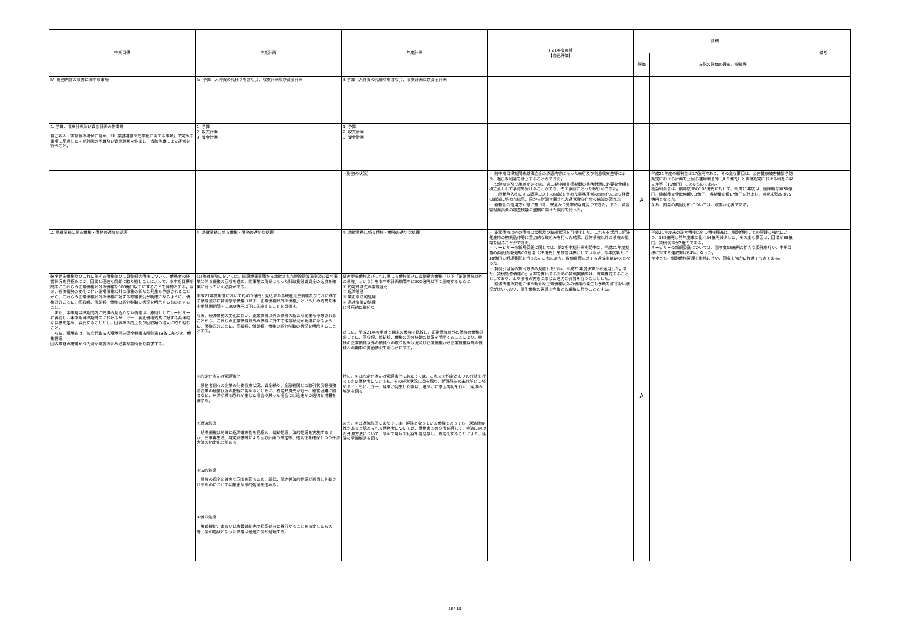| 中期目標 | 中期計画 | 年度計画 | H21年度実績 【自己評価】 | 評価 | | 備考 |
| --- | --- | --- | --- | --- | --- | --- |
| | | | | 評価 | 左記の評価の理由、根拠等 | |
| Ⅳ. 財務内容の改善に関する事項 | Ⅳ. 予算（人件費の見積りを含む。）、収支計画及び資金計画 | Ⅲ 予算（人件費の見積りを含む。）、収支計画及び資金計画 | | | | |
| 1. 予算、収支計画及び資金計画の作成等 自己収入・寄付金の確保に努め、「Ⅲ. 業務運営の効率化に関する事項」で定める事項に配慮した中期計画の予算及び資金計画を作成し、当該予算による運営を行うこと。 | 1. 予算 2. 収支計画 3. 資金計画 | 1. 予算 2. 収支計画 3. 資金計画 | | | | |
| | | （財務の状況） | ・ 前中期目標期間繰越積立金の承認内容に沿った執行及び利息収支差等により、適正な利益を計上することができた。 ・ 公健勘定及び承継勘定では、第二期中期目標期間の業務財源に必要な金額を積立金として承認を受けることができ、その承認に沿った執行ができた。 ・ 一般競争入札による調達コストの縮減を含めた業務運営の効率化により経費の節減に努めた結果、国から財源措置された運営費交付金の縮減が図れた。 ・ 各基金の運用方針等に基づき、安全かつ効率的な運用ができた。また、資金管理委員会の審査機能の整備に向けた検討を行った。 | A | 平成21年度の総利益は17億円であり、その主な要因は、公害健康被害補償予防勘定における計画を上回る運用利息等〔0.5億円〕と承継勘定における利息の収支差等〔16億円〕によるものである。 利益剰余金は、前年度末の108億円に対して、平成21年度は、国庫納付額30億円、繰越積立金取崩額0.3億円、当期積立額17億円を計上し、当期末残高は95億円となった。 なお、損益の要因分析については、改善が必要である。 | |
| 2. 承継業務に係る債権・債務の適切な処理 | 4. 承継業務に係る債権・債務の適切な処理 | 4. 承継業務に係る債権・債務の適切な処理 | ・ 正常債権以外の債権の状態及び取組状況を可視化した。これらを活用し延滞発生時の初期動作等に重点的な取組みを行った結果、正常債権以外の債権の圧縮を図ることができた。 ・ サービサーの新規委託に関しては、第2期中期計画期間中に、平成21年度期首の委託債権残高の2割増（28億円）を数値目標としているが、今年度新たに18億円の新規委託を行った。これにより、数値目標に対する達成率は64%となった。 ・ 貸倒引当金の算出方法の見直しを行い、平成21年度決算から適用した。また、貸倒懸念債権の引当率を算出するための貸倒実績率は、毎年算定することとしており、より債権の実態に応じた適切な引当を行うこととした。 ・ 経済情勢の変化に伴う新たな正常債権以外の債権の発生も予断を許さない状況が続いており、個別債権の管理を今後とも厳格に行うこととする。 | A | 平成21年度末の正常債権以外の債権残高は、個別債権ごとの管理の強化により、382億円と前年度末に比べ54億円減少した。その主な要因は、回収が38億円、貸倒償却が2億円である。 サービサーの新規委託については、当年度18億円の新たな委託を行い、中期目標に対する達成率は64%となった。 今後とも、個別債権管理を厳格に行い、回収を強力に推進すべきである。 | |
| 破産更生債権及びこれに準ずる債権並びに貸倒懸念債権について、債務者の経営状況を見極めつつ、回収と迅速な償却に取り組むことによって、本中期目標期間中にこれらの正常債権以外の債権を300億円以下にすることを目標とする。なお、経済情勢の変化に伴い正常債権以外の債権の新たな発生も予想されることから、これらの正常債権以外の債権に対する取組状況が明確になるように、債権区分ごとに、回収額、償却額、債権の区分移動の状況を明示するものとすること。 また、本中期目標期間内に完済の見込めない債権は、原則としてサービサーに委託し、本中期目標期間中におけるサービサー委託債権残高に対する具体的な目標を定め、委託することとし、回収率の向上及び回収額の増大に取り組むこと。 なお、環境省は、独立行政法人環境再生保全機構法附則第13条に基づき、債権管理 回収業務の確実かつ円滑な実施のため必要な補助金を要求する。 | (1)承継業務においては、旧環境事業団から承継された建設譲渡事業及び貸付事業に係る債権の回収を進め、同事業の財源となった財政投融資資金の返済を確実に行っていく必要がある。 平成21年度期首において約470億円と見込まれる破産更生債権及びこれに準ずる債権並びに貸倒懸念債権（以下「正常債権以外の債権」という）の残高を本中期計画期間中に300億円以下に圧縮することを目指す。 なお、経済情勢の変化に伴い、正常債権以外の債権の新たな発生も予想されることから、これらの正常債権以外の債権に対する取組状況が明確になるように、債権区分ごとに、回収額、償却額、債権の区分移動の状況を明示することとする。 | 破産更生債権及びこれに準じる債権並びに貸倒懸念債権（以下「正常債権以外の債権」という）を本中期計画期間中に300億円以下に圧縮するために、 ① 約定弁済先の管理強化 ② 返済慫慂 ③ 厳正な法的処理 ④ 迅速な償却処理 に積極的に取組む。 さらに、平成21年度期首と期末の債権を比較し、正常債権以外の債権の債権区分ごとに、回収額、償却額、債権の区分移動の状況を明示することにより、機構の正常債権以外の債権への取り組み状況及び正常債権から正常債権以外の債権への期中の変動情況を明らかにする。 | | | | |
| | ①約定弁済先の管理強化 債務者個々の企業の財務収支状況、資金繰り、金融機関との取引状況等債務者企業の経営状況の把握に努めるとともに、約定弁済先が万一、経営困難に陥るなど、弁済が滞る恐れが生じた場合や滞った場合には迅速かつ適切な措置を講ずる。 | 特に、①の約定弁済先の管理強化にあたっては、これまで約定どおりの弁済を行ってきた債務者についても、その経営状況に目を配り、延滞発生の未然防止に努めるとともに、万一、延滞が発生した際は、速やかに原因究明を行い、延滞の解消を図る | | | | |
| | ②返済慫慂 延滞債権は的確に返済確実性を見極め、償却処理、法的処理を実施するほか、民事再生法、特定調停等による回収計画の策定等、透明性を確保しつつ弁済方法の約定化に努める。 | また、②の返済慫慂にあたっては、延滞となっている債権であっても、返済確実性があると認められる債務者については、債務者との交渉を通じて、完済に向けた弁済方法について、改めて期限の利益を再付与し、約定化することにより、延滞の早期解消を図る。 | | | | |
| | ③法的処理 債権の保全と確実な回収を図るため、訴訟、競売等法的処理が適当と判断されるものについては厳正な法的処理を進める。 | | | | | |
| | ④償却処理 形式破綻、あるいは実質破綻先で担保処分に移行することを決定したもの等、償却適状となった債権は迅速に償却処理する。 | | | | | |
16/ 19